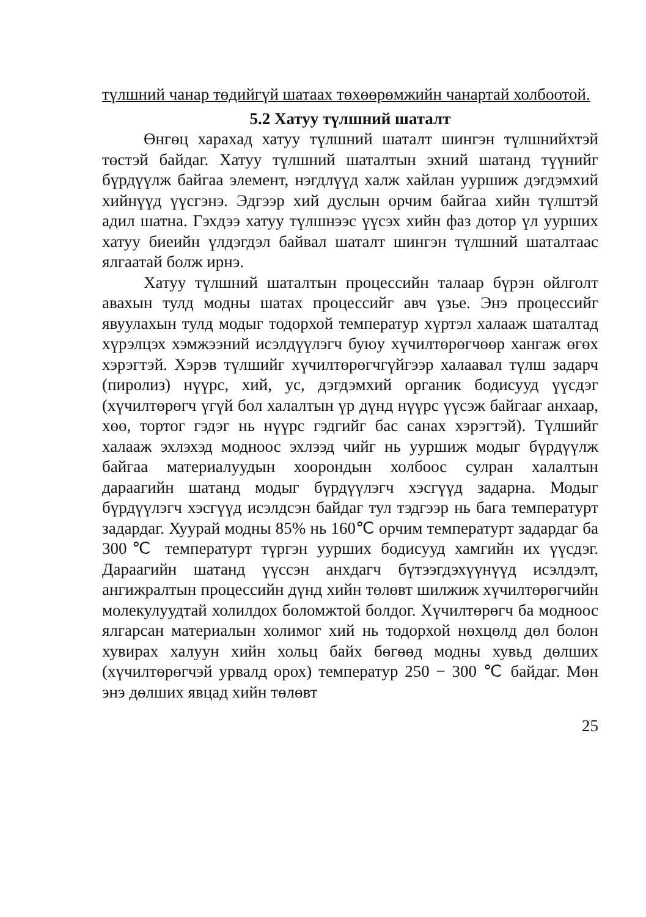түлшний чанар төдийгүй шатаах төхөөрөмжийн чанартай холбоотой.
5.2 Хатуу түлшний шаталт
Өнгөц харахад хатуу түлшний шаталт шингэн түлшнийхтэй төстэй байдаг. Хатуу түлшний шаталтын эхний шатанд түүнийг бүрдүүлж байгаа элемент, нэгдлүүд халж хайлан ууршиж дэгдэмхий хийнүүд үүсгэнэ. Эдгээр хий дуслын орчим байгаа хийн түлштэй адил шатна. Гэхдээ хатуу түлшнээс үүсэх хийн фаз дотор үл уурших хатуу биеийн үлдэгдэл байвал шаталт шингэн түлшний шаталтаас ялгаатай болж ирнэ.
Хатуу түлшний шаталтын процессийн талаар бүрэн ойлголт авахын тулд модны шатах процессийг авч үзье. Энэ процессийг явуулахын тулд модыг тодорхой температур хүртэл халааж шаталтад хүрэлцэх хэмжээний исэлдүүлэгч буюу хүчилтөрөгчөөр хангаж өгөх хэрэгтэй. Хэрэв түлшийг хүчилтөрөгчгүйгээр халаавал түлш задарч (пиролиз) нүүрс, хий, ус, дэгдэмхий органик бодисууд үүсдэг (хүчилтөрөгч үгүй бол халалтын үр дүнд нүүрс үүсэж байгааг анхаар, хөө, тортог гэдэг нь нүүрс гэдгийг бас санах хэрэгтэй). Түлшийг халааж эхлэхэд модноос эхлээд чийг нь ууршиж модыг бүрдүүлж байгаа материалуудын хоорондын холбоос сулран халалтын дараагийн шатанд модыг бүрдүүлэгч хэсгүүд задарна. Модыг бүрдүүлэгч хэсгүүд исэлдсэн байдаг тул тэдгээр нь бага температурт задардаг. Хуурай модны 85% нь 160℃ орчим температурт задардаг ба 300℃ температурт түргэн уурших бодисууд хамгийн их үүсдэг. Дараагийн шатанд үүссэн анхдагч бүтээгдэхүүнүүд исэлдэлт, ангижралтын процессийн дүнд хийн төлөвт шилжиж хүчилтөрөгчийн молекулуудтай холилдох боломжтой болдог. Хүчилтөрөгч ба модноос ялгарсан материалын холимог хий нь тодорхой нөхцөлд дөл болон хувирах халуун хийн хольц байх бөгөөд модны хувьд дөлших (хүчилтөрөгчэй урвалд орох) температур 250 − 300 ℃ байдаг. Мөн энэ дөлших явцад хийн төлөвт
25